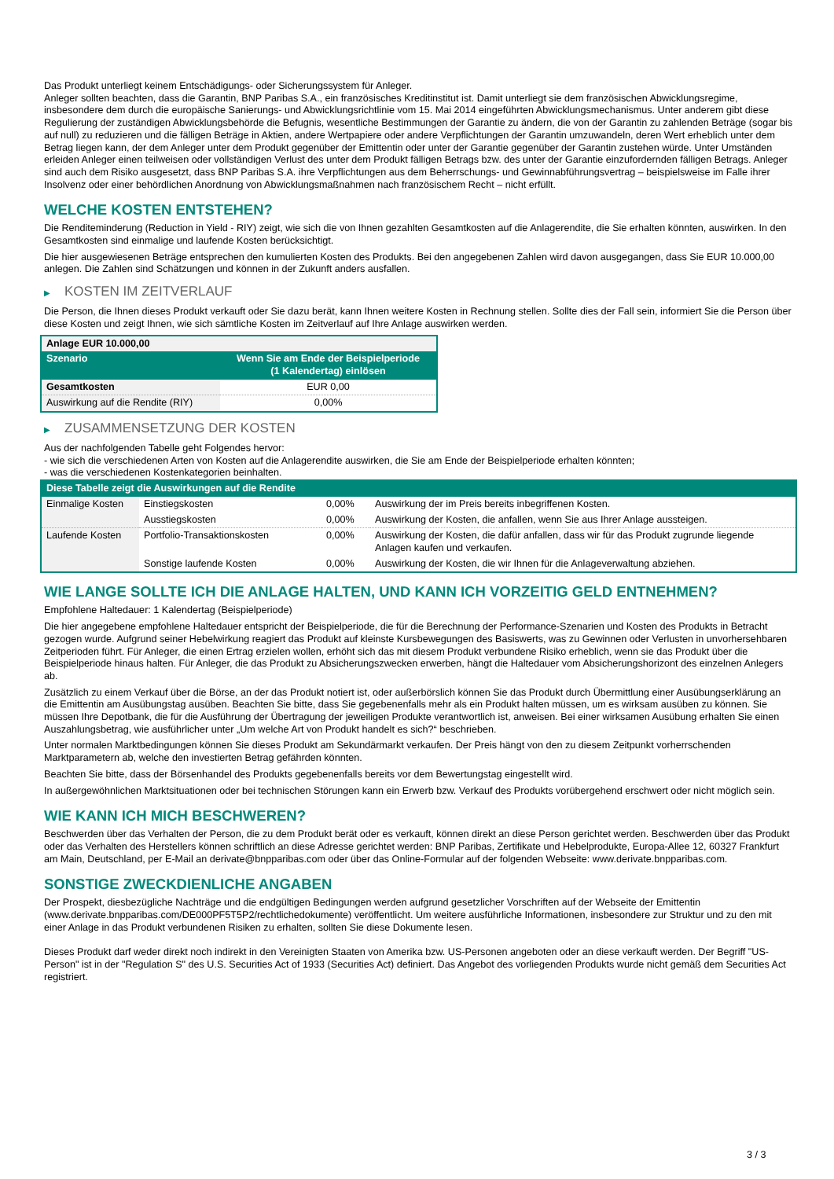Das Produkt unterliegt keinem Entschädigungs- oder Sicherungssystem für Anleger.
Anleger sollten beachten, dass die Garantin, BNP Paribas S.A., ein französisches Kreditinstitut ist. Damit unterliegt sie dem französischen Abwicklungsregime, insbesondere dem durch die europäische Sanierungs- und Abwicklungsrichtlinie vom 15. Mai 2014 eingeführten Abwicklungsmechanismus. Unter anderem gibt diese Regulierung der zuständigen Abwicklungsbehörde die Befugnis, wesentliche Bestimmungen der Garantie zu ändern, die von der Garantin zu zahlenden Beträge (sogar bis auf null) zu reduzieren und die fälligen Beträge in Aktien, andere Wertpapiere oder andere Verpflichtungen der Garantin umzuwandeln, deren Wert erheblich unter dem Betrag liegen kann, der dem Anleger unter dem Produkt gegenüber der Emittentin oder unter der Garantie gegenüber der Garantin zustehen würde. Unter Umständen erleiden Anleger einen teilweisen oder vollständigen Verlust des unter dem Produkt fälligen Betrags bzw. des unter der Garantie einzufordernden fälligen Betrags. Anleger sind auch dem Risiko ausgesetzt, dass BNP Paribas S.A. ihre Verpflichtungen aus dem Beherrschungs- und Gewinnabführungsvertrag – beispielsweise im Falle ihrer Insolvenz oder einer behördlichen Anordnung von Abwicklungsmaßnahmen nach französischem Recht – nicht erfüllt.
WELCHE KOSTEN ENTSTEHEN?
Die Renditeminderung (Reduction in Yield - RIY) zeigt, wie sich die von Ihnen gezahlten Gesamtkosten auf die Anlagerendite, die Sie erhalten könnten, auswirken. In den Gesamtkosten sind einmalige und laufende Kosten berücksichtigt.
Die hier ausgewiesenen Beträge entsprechen den kumulierten Kosten des Produkts. Bei den angegebenen Zahlen wird davon ausgegangen, dass Sie EUR 10.000,00 anlegen. Die Zahlen sind Schätzungen und können in der Zukunft anders ausfallen.
▶ KOSTEN IM ZEITVERLAUF
Die Person, die Ihnen dieses Produkt verkauft oder Sie dazu berät, kann Ihnen weitere Kosten in Rechnung stellen. Sollte dies der Fall sein, informiert Sie die Person über diese Kosten und zeigt Ihnen, wie sich sämtliche Kosten im Zeitverlauf auf Ihre Anlage auswirken werden.
| Anlage EUR 10.000,00 | |
| --- | --- |
| Szenario | Wenn Sie am Ende der Beispielperiode (1 Kalendertag) einlösen |
| Gesamtkosten | EUR 0,00 |
| Auswirkung auf die Rendite (RIY) | 0,00% |
▶ ZUSAMMENSETZUNG DER KOSTEN
Aus der nachfolgenden Tabelle geht Folgendes hervor:
- wie sich die verschiedenen Arten von Kosten auf die Anlagerendite auswirken, die Sie am Ende der Beispielperiode erhalten könnten;
- was die verschiedenen Kostenkategorien beinhalten.
| Diese Tabelle zeigt die Auswirkungen auf die Rendite | | | |
| Einmalige Kosten | Einstiegskosten | 0,00% | Auswirkung der im Preis bereits inbegriffenen Kosten. |
| | Ausstiegskosten | 0,00% | Auswirkung der Kosten, die anfallen, wenn Sie aus Ihrer Anlage aussteigen. |
| Laufende Kosten | Portfolio-Transaktionskosten | 0,00% | Auswirkung der Kosten, die dafür anfallen, dass wir für das Produkt zugrunde liegende Anlagen kaufen und verkaufen. |
| | Sonstige laufende Kosten | 0,00% | Auswirkung der Kosten, die wir Ihnen für die Anlageverwaltung abziehen. |
WIE LANGE SOLLTE ICH DIE ANLAGE HALTEN, UND KANN ICH VORZEITIG GELD ENTNEHMEN?
Empfohlene Haltedauer: 1 Kalendertag (Beispielperiode)
Die hier angegebene empfohlene Haltedauer entspricht der Beispielperiode, die für die Berechnung der Performance-Szenarien und Kosten des Produkts in Betracht gezogen wurde. Aufgrund seiner Hebelwirkung reagiert das Produkt auf kleinste Kursbewegungen des Basiswerts, was zu Gewinnen oder Verlusten in unvorhersehbaren Zeitperioden führt. Für Anleger, die einen Ertrag erzielen wollen, erhöht sich das mit diesem Produkt verbundene Risiko erheblich, wenn sie das Produkt über die Beispielperiode hinaus halten. Für Anleger, die das Produkt zu Absicherungszwecken erwerben, hängt die Haltedauer vom Absicherungshorizont des einzelnen Anlegers ab.
Zusätzlich zu einem Verkauf über die Börse, an der das Produkt notiert ist, oder außerbörslich können Sie das Produkt durch Übermittlung einer Ausübungserklärung an die Emittentin am Ausübungstag ausüben. Beachten Sie bitte, dass Sie gegebenenfalls mehr als ein Produkt halten müssen, um es wirksam ausüben zu können. Sie müssen Ihre Depotbank, die für die Ausführung der Übertragung der jeweiligen Produkte verantwortlich ist, anweisen. Bei einer wirksamen Ausübung erhalten Sie einen Auszahlungsbetrag, wie ausführlicher unter „Um welche Art von Produkt handelt es sich?“ beschrieben.
Unter normalen Marktbedingungen können Sie dieses Produkt am Sekundärmarkt verkaufen. Der Preis hängt von den zu diesem Zeitpunkt vorherrschenden Marktparametern ab, welche den investierten Betrag gefährden könnten.
Beachten Sie bitte, dass der Börsenhandel des Produkts gegebenenfalls bereits vor dem Bewertungstag eingestellt wird.
In außergewöhnlichen Marktsituationen oder bei technischen Störungen kann ein Erwerb bzw. Verkauf des Produkts vorübergehend erschwert oder nicht möglich sein.
WIE KANN ICH MICH BESCHWEREN?
Beschwerden über das Verhalten der Person, die zu dem Produkt berät oder es verkauft, können direkt an diese Person gerichtet werden. Beschwerden über das Produkt oder das Verhalten des Herstellers können schriftlich an diese Adresse gerichtet werden: BNP Paribas, Zertifikate und Hebelprodukte, Europa-Allee 12, 60327 Frankfurt am Main, Deutschland, per E-Mail an derivate@bnpparibas.com oder über das Online-Formular auf der folgenden Webseite: www.derivate.bnpparibas.com.
SONSTIGE ZWECKDIENLICHE ANGABEN
Der Prospekt, diesbezügliche Nachträge und die endgültigen Bedingungen werden aufgrund gesetzlicher Vorschriften auf der Webseite der Emittentin (www.derivate.bnpparibas.com/DE000PF5T5P2/rechtlichedokumente) veröffentlicht. Um weitere ausführliche Informationen, insbesondere zur Struktur und zu den mit einer Anlage in das Produkt verbundenen Risiken zu erhalten, sollten Sie diese Dokumente lesen.
Dieses Produkt darf weder direkt noch indirekt in den Vereinigten Staaten von Amerika bzw. US-Personen angeboten oder an diese verkauft werden. Der Begriff "US-Person" ist in der "Regulation S" des U.S. Securities Act of 1933 (Securities Act) definiert. Das Angebot des vorliegenden Produkts wurde nicht gemäß dem Securities Act registriert.
3 / 3